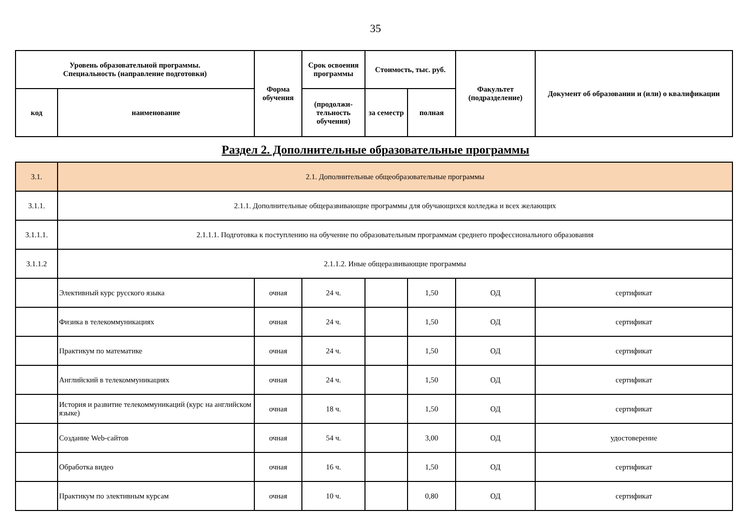35
| Уровень образовательной программы. Специальность (направление подготовки) | | Форма обучения | Срок освоения программы | Стоимость, тыс. руб. | | Факультет (подразделение) | Документ об образовании и (или) о квалификации |
| --- | --- | --- | --- | --- | --- | --- | --- |
| код | наименование | | (продолжи-тельность обучения) | за семестр | полная | | |
Раздел 2. Дополнительные образовательные программы
| 3.1. | 2.1. Дополнительные общеобразовательные программы | | | | | | |
| 3.1.1. | 2.1.1. Дополнительные общеразвивающие программы для обучающихся колледжа и всех желающих | | | | | | |
| 3.1.1.1. | 2.1.1.1. Подготовка к поступлению на обучение по образовательным программам среднего профессионального образования | | | | | | |
| 3.1.1.2 | 2.1.1.2. Иные общеразвивающие программы | | | | | | |
| | Элективный курс русского языка | очная | 24 ч. | | 1,50 | ОД | сертификат |
| | Физика в телекоммуникациях | очная | 24 ч. | | 1,50 | ОД | сертификат |
| | Практикум по математике | очная | 24 ч. | | 1,50 | ОД | сертификат |
| | Английский в телекоммуникациях | очная | 24 ч. | | 1,50 | ОД | сертификат |
| | История и развитие телекоммуникаций (курс на английском языке) | очная | 18 ч. | | 1,50 | ОД | сертификат |
| | Создание Web-сайтов | очная | 54 ч. | | 3,00 | ОД | удостоверение |
| | Обработка видео | очная | 16 ч. | | 1,50 | ОД | сертификат |
| | Практикум по элективным курсам | очная | 10 ч. | | 0,80 | ОД | сертификат |